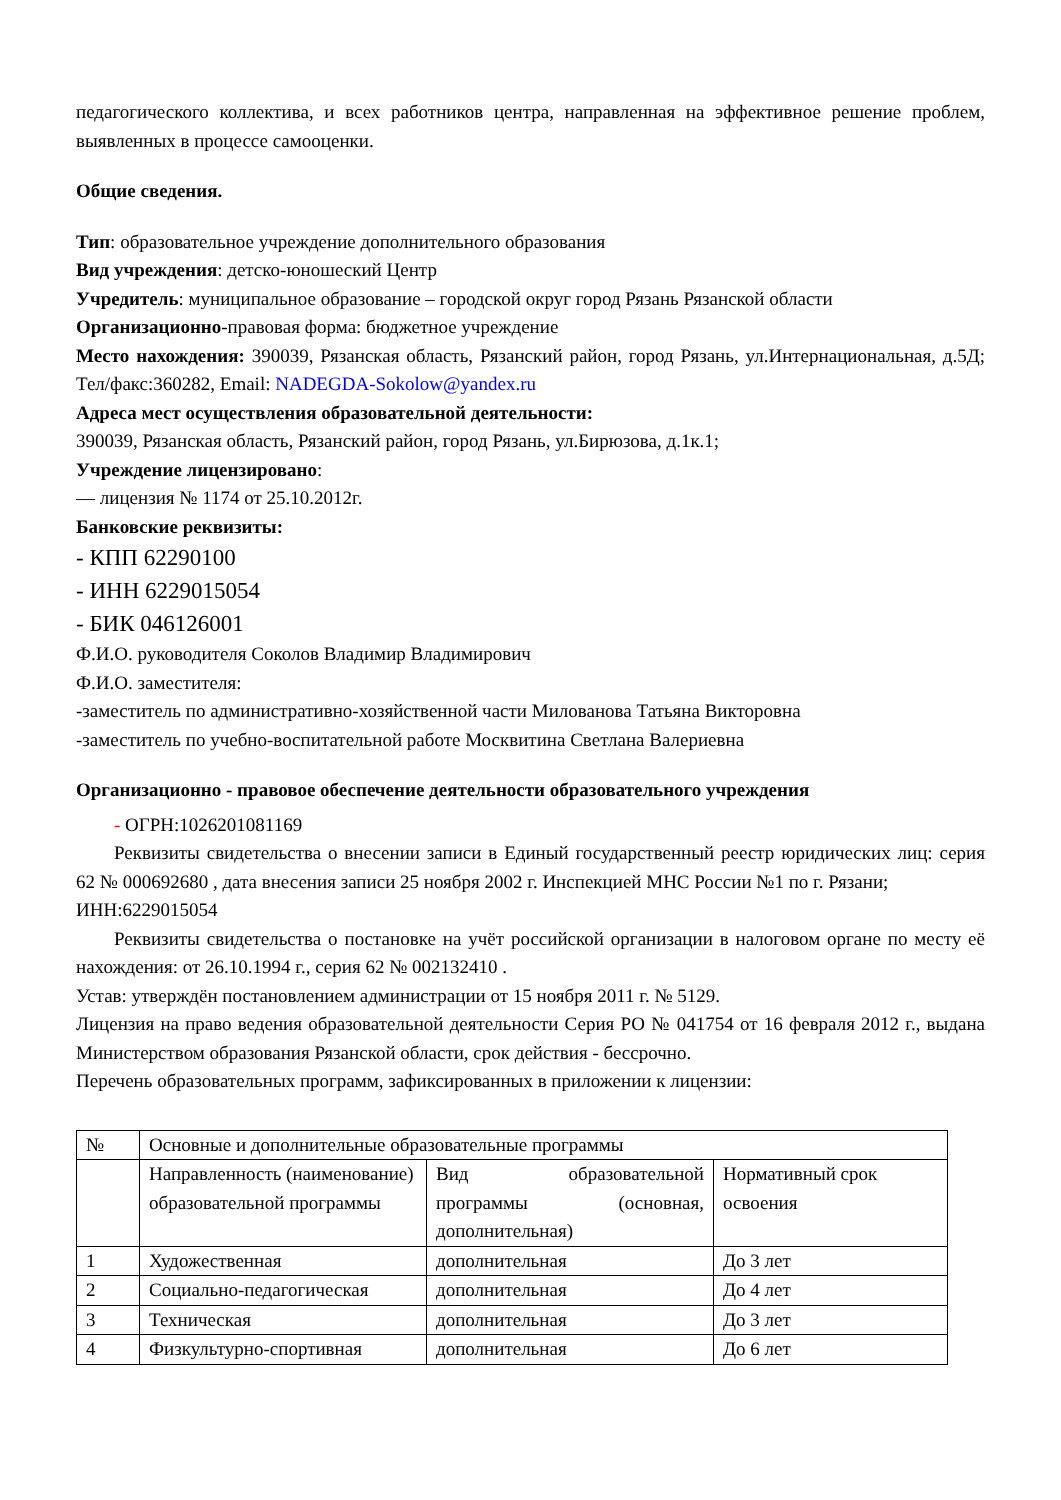педагогического коллектива, и всех работников центра, направленная на эффективное решение проблем, выявленных в процессе самооценки.
Общие сведения.
Тип: образовательное учреждение дополнительного образования
Вид учреждения: детско-юношеский Центр
Учредитель: муниципальное образование – городской округ город Рязань Рязанской области
Организационно-правовая форма: бюджетное учреждение
Место нахождения: 390039, Рязанская область, Рязанский район, город Рязань, ул.Интернациональная, д.5Д; Тел/факс:360282, Email: NADEGDA-Sokolow@yandex.ru
Адреса мест осуществления образовательной деятельности:
390039, Рязанская область, Рязанский район, город Рязань, ул.Бирюзова, д.1к.1;
Учреждение лицензировано:
— лицензия № 1174 от 25.10.2012г.
Банковские реквизиты:
- КПП 62290100
- ИНН 6229015054
- БИК 046126001
Ф.И.О. руководителя Соколов Владимир Владимирович
Ф.И.О. заместителя:
-заместитель по административно-хозяйственной части Милованова Татьяна Викторовна
-заместитель по учебно-воспитательной работе Москвитина Светлана Валериевна
Организационно - правовое обеспечение деятельности образовательного учреждения
- ОГРН:1026201081169
Реквизиты свидетельства о внесении записи в Единый государственный реестр юридических лиц: серия 62 № 000692680 , дата внесения записи 25 ноября 2002 г. Инспекцией МНС России №1 по г. Рязани;
ИНН:6229015054
Реквизиты свидетельства о постановке на учёт российской организации в налоговом органе по месту её нахождения: от 26.10.1994 г., серия 62 № 002132410 .
Устав: утверждён постановлением администрации от 15 ноября 2011 г. № 5129.
Лицензия на право ведения образовательной деятельности Серия РО № 041754 от 16 февраля 2012 г., выдана Министерством образования Рязанской области, срок действия - бессрочно.
Перечень образовательных программ, зафиксированных в приложении к лицензии:
| № | Основные и дополнительные образовательные программы | | |
| | Направленность (наименование) образовательной программы | Вид образовательной программы (основная, дополнительная) | Нормативный срок освоения |
| 1 | Художественная | дополнительная | До 3 лет |
| 2 | Социально-педагогическая | дополнительная | До 4 лет |
| 3 | Техническая | дополнительная | До 3 лет |
| 4 | Физкультурно-спортивная | дополнительная | До 6 лет |